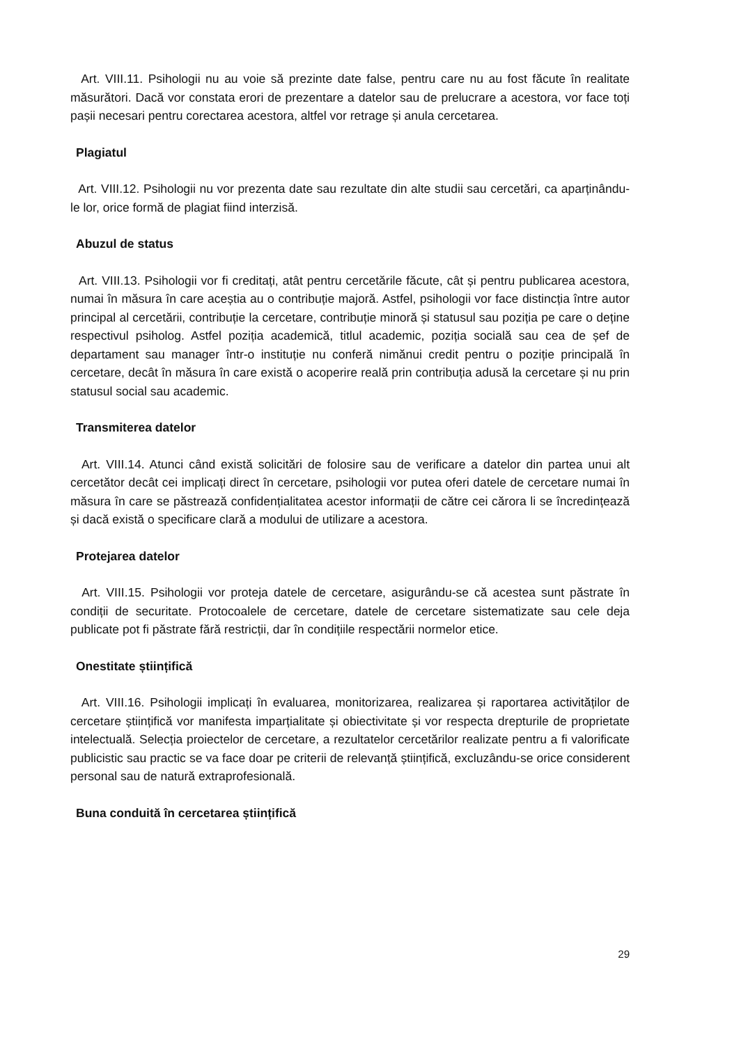Art. VIII.11. Psihologii nu au voie să prezinte date false, pentru care nu au fost făcute în realitate măsurători. Dacă vor constata erori de prezentare a datelor sau de prelucrare a acestora, vor face toți pașii necesari pentru corectarea acestora, altfel vor retrage și anula cercetarea.
Plagiatul
Art. VIII.12. Psihologii nu vor prezenta date sau rezultate din alte studii sau cercetări, ca aparținându-le lor, orice formă de plagiat fiind interzisă.
Abuzul de status
Art. VIII.13. Psihologii vor fi creditați, atât pentru cercetările făcute, cât și pentru publicarea acestora, numai în măsura în care aceștia au o contribuție majoră. Astfel, psihologii vor face distincția între autor principal al cercetării, contribuție la cercetare, contribuție minoră și statusul sau poziția pe care o deține respectivul psiholog. Astfel poziția academică, titlul academic, poziția socială sau cea de șef de departament sau manager într-o instituție nu conferă nimănui credit pentru o poziție principală în cercetare, decât în măsura în care există o acoperire reală prin contribuția adusă la cercetare și nu prin statusul social sau academic.
Transmiterea datelor
Art. VIII.14. Atunci când există solicitări de folosire sau de verificare a datelor din partea unui alt cercetător decât cei implicați direct în cercetare, psihologii vor putea oferi datele de cercetare numai în măsura în care se păstrează confidențialitatea acestor informații de către cei cărora li se încredințează și dacă există o specificare clară a modului de utilizare a acestora.
Protejarea datelor
Art. VIII.15. Psihologii vor proteja datele de cercetare, asigurându-se că acestea sunt păstrate în condiții de securitate. Protocoalele de cercetare, datele de cercetare sistematizate sau cele deja publicate pot fi păstrate fără restricții, dar în condițiile respectării normelor etice.
Onestitate științifică
Art. VIII.16. Psihologii implicați în evaluarea, monitorizarea, realizarea și raportarea activităților de cercetare științifică vor manifesta imparțialitate și obiectivitate și vor respecta drepturile de proprietate intelectuală. Selecția proiectelor de cercetare, a rezultatelor cercetărilor realizate pentru a fi valorificate publicistic sau practic se va face doar pe criterii de relevanță științifică, excluzându-se orice considerent personal sau de natură extraprofesională.
Buna conduită în cercetarea științifică
29